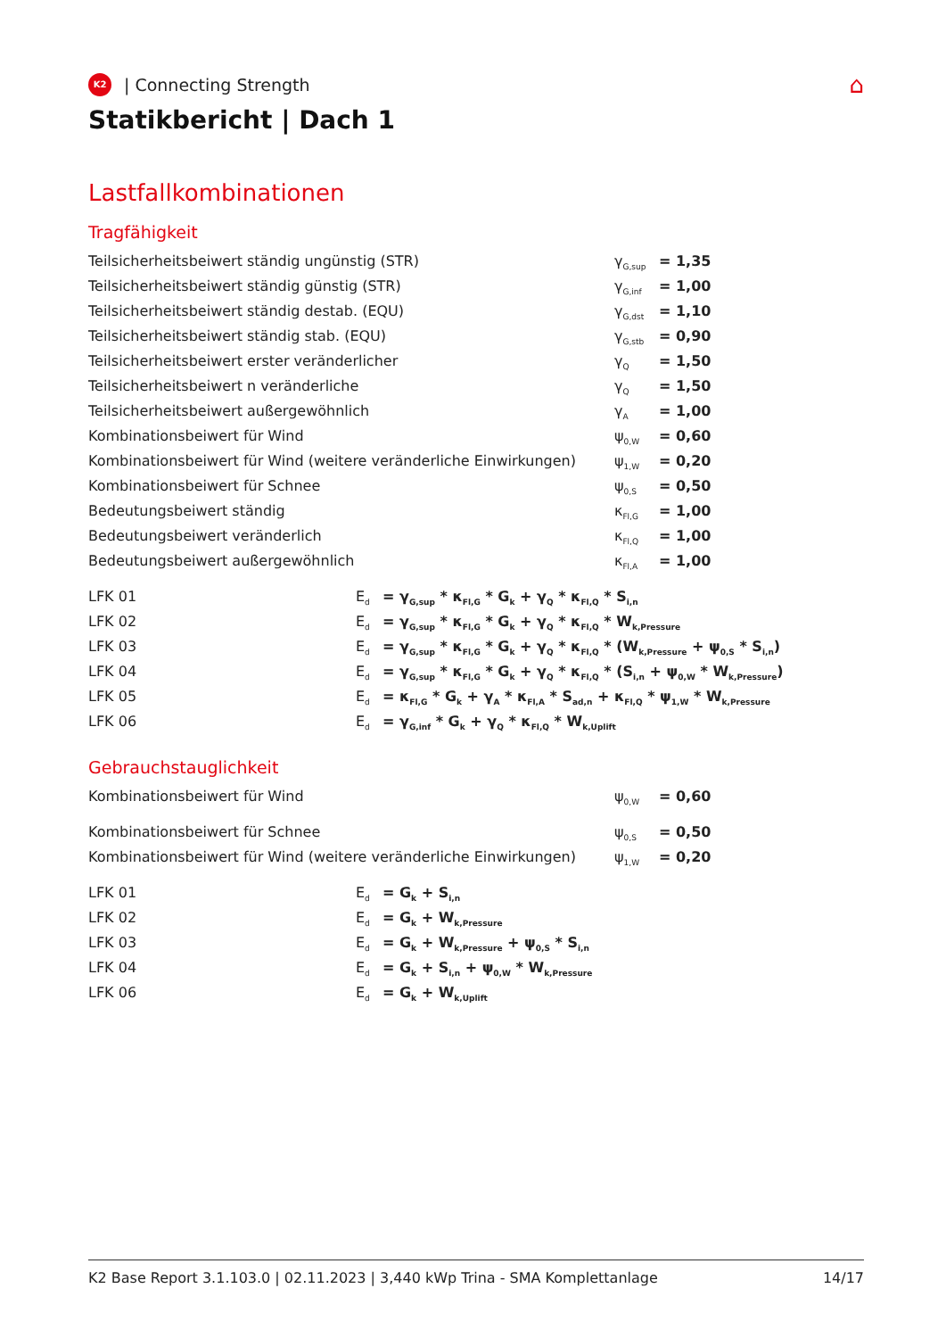K2
| Connecting Strength ⌂
Statikbericht | Dach 1
Lastfallkombinationen
Tragfähigkeit
| Teilsicherheitsbeiwert ständig ungünstig (STR) | γ<sub>G,sup</sub> | = 1,35 |
| Teilsicherheitsbeiwert ständig günstig (STR) | γ<sub>G,inf</sub> | = 1,00 |
| Teilsicherheitsbeiwert ständig destab. (EQU) | γ<sub>G,dst</sub> | = 1,10 |
| Teilsicherheitsbeiwert ständig stab. (EQU) | γ<sub>G,stb</sub> | = 0,90 |
| Teilsicherheitsbeiwert erster veränderlicher | γ<sub>Q</sub> | = 1,50 |
| Teilsicherheitsbeiwert n veränderliche | γ<sub>Q</sub> | = 1,50 |
| Teilsicherheitsbeiwert außergewöhnlich | γ<sub>A</sub> | = 1,00 |
| Kombinationsbeiwert für Wind | ψ<sub>0,W</sub> | = 0,60 |
| Kombinationsbeiwert für Wind (weitere veränderliche Einwirkungen) | ψ<sub>1,W</sub> | = 0,20 |
| Kombinationsbeiwert für Schnee | ψ<sub>0,S</sub> | = 0,50 |
| Bedeutungsbeiwert ständig | κ<sub>Fl,G</sub> | = 1,00 |
| Bedeutungsbeiwert veränderlich | κ<sub>Fl,Q</sub> | = 1,00 |
| Bedeutungsbeiwert außergewöhnlich | κ<sub>Fl,A</sub> | = 1,00 |
| LFK 01 | E<sub>d</sub> | = γ<sub>G,sup</sub> * κ<sub>Fl,G</sub> * G<sub>k</sub> + γ<sub>Q</sub> * κ<sub>Fl,Q</sub> * S<sub>i,n</sub> |
| LFK 02 | E<sub>d</sub> | = γ<sub>G,sup</sub> * κ<sub>Fl,G</sub> * G<sub>k</sub> + γ<sub>Q</sub> * κ<sub>Fl,Q</sub> * W<sub>k,Pressure</sub> |
| LFK 03 | E<sub>d</sub> | = γ<sub>G,sup</sub> * κ<sub>Fl,G</sub> * G<sub>k</sub> + γ<sub>Q</sub> * κ<sub>Fl,Q</sub> * (W<sub>k,Pressure</sub> + ψ<sub>0,S</sub> * S<sub>i,n</sub>) |
| LFK 04 | E<sub>d</sub> | = γ<sub>G,sup</sub> * κ<sub>Fl,G</sub> * G<sub>k</sub> + γ<sub>Q</sub> * κ<sub>Fl,Q</sub> * (S<sub>i,n</sub> + ψ<sub>0,W</sub> * W<sub>k,Pressure</sub>) |
| LFK 05 | E<sub>d</sub> | = κ<sub>Fl,G</sub> * G<sub>k</sub> + γ<sub>A</sub> * κ<sub>Fl,A</sub> * S<sub>ad,n</sub> + κ<sub>Fl,Q</sub> * ψ<sub>1,W</sub> * W<sub>k,Pressure</sub> |
| LFK 06 | E<sub>d</sub> | = γ<sub>G,inf</sub> * G<sub>k</sub> + γ<sub>Q</sub> * κ<sub>Fl,Q</sub> * W<sub>k,Uplift</sub> |
Gebrauchstauglichkeit
| Kombinationsbeiwert für Wind | ψ<sub>0,W</sub> | = 0,60 |
| Kombinationsbeiwert für Schnee | ψ<sub>0,S</sub> | = 0,50 |
| Kombinationsbeiwert für Wind (weitere veränderliche Einwirkungen) | ψ<sub>1,W</sub> | = 0,20 |
| LFK 01 | E<sub>d</sub> | = G<sub>k</sub> + S<sub>i,n</sub> |
| LFK 02 | E<sub>d</sub> | = G<sub>k</sub> + W<sub>k,Pressure</sub> |
| LFK 03 | E<sub>d</sub> | = G<sub>k</sub> + W<sub>k,Pressure</sub> + ψ<sub>0,S</sub> * S<sub>i,n</sub> |
| LFK 04 | E<sub>d</sub> | = G<sub>k</sub> + S<sub>i,n</sub> + ψ<sub>0,W</sub> * W<sub>k,Pressure</sub> |
| LFK 06 | E<sub>d</sub> | = G<sub>k</sub> + W<sub>k,Uplift</sub> |
K2 Base Report 3.1.103.0 | 02.11.2023 | 3,440 kWp Trina - SMA Komplettanlage 14/17